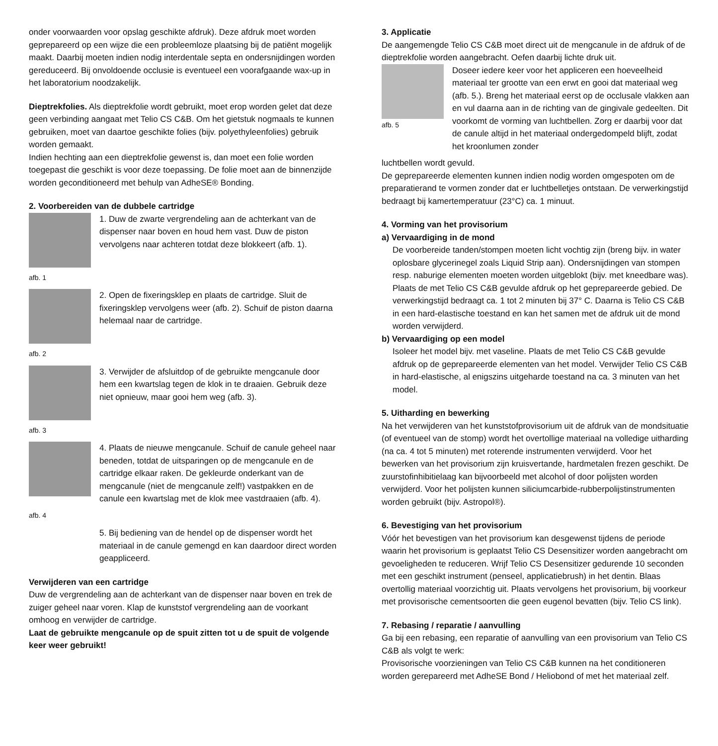onder voorwaarden voor opslag geschikte afdruk). Deze afdruk moet worden geprepareerd op een wijze die een probleemloze plaatsing bij de patiënt mogelijk maakt. Daarbij moeten indien nodig interdentale septa en ondersnijdingen worden gereduceerd. Bij onvoldoende occlusie is eventueel een voorafgaande wax-up in het laboratorium noodzakelijk.
Dieptrekfolies. Als dieptrekfolie wordt gebruikt, moet erop worden gelet dat deze geen verbinding aangaat met Telio CS C&B. Om het gietstuk nogmaals te kunnen gebruiken, moet van daartoe geschikte folies (bijv. polyethyleenfolies) gebruik worden gemaakt.
Indien hechting aan een dieptrekfolie gewenst is, dan moet een folie worden toegepast die geschikt is voor deze toepassing. De folie moet aan de binnenzijde worden geconditioneerd met behulp van AdheSE® Bonding.
2. Voorbereiden van de dubbele cartridge
1. Duw de zwarte vergrendeling aan de achterkant van de dispenser naar boven en houd hem vast. Duw de piston vervolgens naar achteren totdat deze blokkeert (afb. 1).
afb. 1
2. Open de fixeringsklep en plaats de cartridge. Sluit de fixeringsklep vervolgens weer (afb. 2). Schuif de piston daarna helemaal naar de cartridge.
afb. 2
3. Verwijder de afsluitdop of de gebruikte mengcanule door hem een kwartslag tegen de klok in te draaien. Gebruik deze niet opnieuw, maar gooi hem weg (afb. 3).
afb. 3
4. Plaats de nieuwe mengcanule. Schuif de canule geheel naar beneden, totdat de uitsparingen op de mengcanule en de cartridge elkaar raken. De gekleurde onderkant van de mengcanule (niet de mengcanule zelf!) vastpakken en de canule een kwartslag met de klok mee vastdraaien (afb. 4).
afb. 4
5. Bij bediening van de hendel op de dispenser wordt het materiaal in de canule gemengd en kan daardoor direct worden geappliceerd.
Verwijderen van een cartridge
Duw de vergrendeling aan de achterkant van de dispenser naar boven en trek de zuiger geheel naar voren. Klap de kunststof vergrendeling aan de voorkant omhoog en verwijder de cartridge.
Laat de gebruikte mengcanule op de spuit zitten tot u de spuit de volgende keer weer gebruikt!
3. Applicatie
De aangemengde Telio CS C&B moet direct uit de mengcanule in de afdruk of de dieptrekfolie worden aangebracht. Oefen daarbij lichte druk uit.
afb. 5
Doseer iedere keer voor het appliceren een hoeveelheid materiaal ter grootte van een erwt en gooi dat materiaal weg (afb. 5.). Breng het materiaal eerst op de occlusale vlakken aan en vul daarna aan in de richting van de gingivale gedeelten. Dit voorkomt de vorming van luchtbellen. Zorg er daarbij voor dat de canule altijd in het materiaal ondergedompeld blijft, zodat het kroonlumen zonder
luchtbellen wordt gevuld.
De geprepareerde elementen kunnen indien nodig worden omgespoten om de preparatierand te vormen zonder dat er luchtbelletjes ontstaan. De verwerkingstijd bedraagt bij kamertemperatuur (23°C) ca. 1 minuut.
4. Vorming van het provisorium
a) Vervaardiging in de mond
De voorbereide tanden/stompen moeten licht vochtig zijn (breng bijv. in water oplosbare glycerinegel zoals Liquid Strip aan). Ondersnijdingen van stompen resp. naburige elementen moeten worden uitgeblokt (bijv. met kneedbare was). Plaats de met Telio CS C&B gevulde afdruk op het geprepareerde gebied. De verwerkingstijd bedraagt ca. 1 tot 2 minuten bij 37° C. Daarna is Telio CS C&B in een hard-elastische toestand en kan het samen met de afdruk uit de mond worden verwijderd.
b) Vervaardiging op een model
Isoleer het model bijv. met vaseline. Plaats de met Telio CS C&B gevulde afdruk op de geprepareerde elementen van het model. Verwijder Telio CS C&B in hard-elastische, al enigszins uitgeharde toestand na ca. 3 minuten van het model.
5. Uitharding en bewerking
Na het verwijderen van het kunststofprovisorium uit de afdruk van de mondsituatie (of eventueel van de stomp) wordt het overtollige materiaal na volledige uitharding (na ca. 4 tot 5 minuten) met roterende instrumenten verwijderd. Voor het bewerken van het provisorium zijn kruisvertande, hardmetalen frezen geschikt. De zuurstofinhibitielaag kan bijvoorbeeld met alcohol of door polijsten worden verwijderd. Voor het polijsten kunnen siliciumcarbide-rubberpolijstinstrumenten worden gebruikt (bijv. Astropol®).
6. Bevestiging van het provisorium
Vóór het bevestigen van het provisorium kan desgewenst tijdens de periode waarin het provisorium is geplaatst Telio CS Desensitizer worden aangebracht om gevoeligheden te reduceren. Wrijf Telio CS Desensitizer gedurende 10 seconden met een geschikt instrument (penseel, applicatiebrush) in het dentin. Blaas overtollig materiaal voorzichtig uit. Plaats vervolgens het provisorium, bij voorkeur met provisorische cementsoorten die geen eugenol bevatten (bijv. Telio CS link).
7. Rebasing / reparatie / aanvulling
Ga bij een rebasing, een reparatie of aanvulling van een provisorium van Telio CS C&B als volgt te werk:
Provisorische voorzieningen van Telio CS C&B kunnen na het conditioneren worden gerepareerd met AdheSE Bond / Heliobond of met het materiaal zelf.